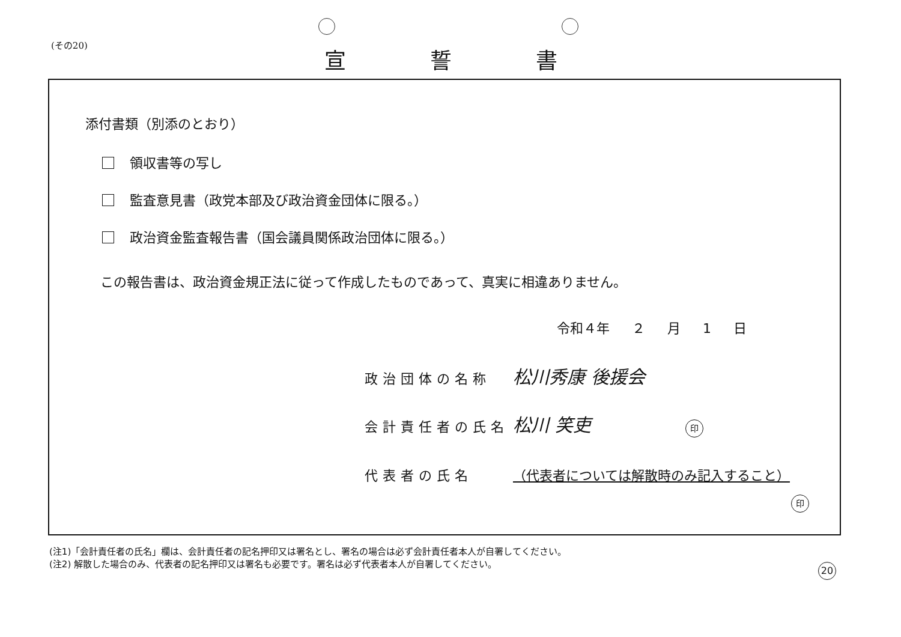(その20) 宣誓書
添付書類（別添のとおり）
領収書等の写し
監査意見書（政党本部及び政治資金団体に限る。）
政治資金監査報告書（国会議員関係政治団体に限る。）
この報告書は、政治資金規正法に従って作成したものであって、真実に相違ありません。
令和４年 ２ 月 1 日
政治団体の名称 松川秀康 後援会
会計責任者の氏名 松川 笑吏 印
代表者の氏名 （代表者については解散時のみ記入すること）
印
(注1)「会計責任者の氏名」欄は、会計責任者の記名押印又は署名とし、署名の場合は必ず会計責任者本人が自署してください。
(注2) 解散した場合のみ、代表者の記名押印又は署名も必要です。署名は必ず代表者本人が自署してください。
20